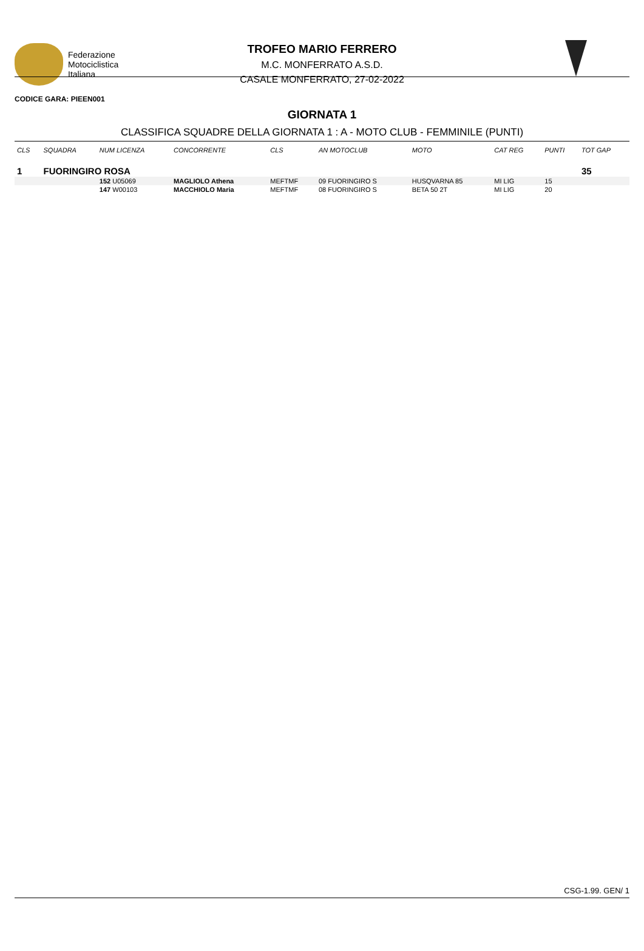Federazione
Motociclistica
Italiana
TROFEO MARIO FERRERO
M.C. MONFERRATO A.S.D.
CASALE MONFERRATO, 27-02-2022
CODICE GARA: PIEEN001
GIORNATA 1
CLASSIFICA SQUADRE DELLA GIORNATA 1 : A - MOTO CLUB - FEMMINILE (PUNTI)
| CLS | SQUADRA | NUM LICENZA | CONCORRENTE | CLS | AN MOTOCLUB | MOTO | CAT REG | PUNTI | TOT GAP |
| --- | --- | --- | --- | --- | --- | --- | --- | --- | --- |
| 1 | FUORINGIRO ROSA | | | | | | | | 35 |
| | | 152 U05069 | MAGLIOLO Athena | MEFTMF | 09 FUORINGIRO S | HUSQVARNA 85 | MI LIG | 15 | |
| | | 147 W00103 | MACCHIOLO Maria | MEFTMF | 08 FUORINGIRO S | BETA 50 2T | MI LIG | 20 | |
CSG-1.99. GEN/ 1